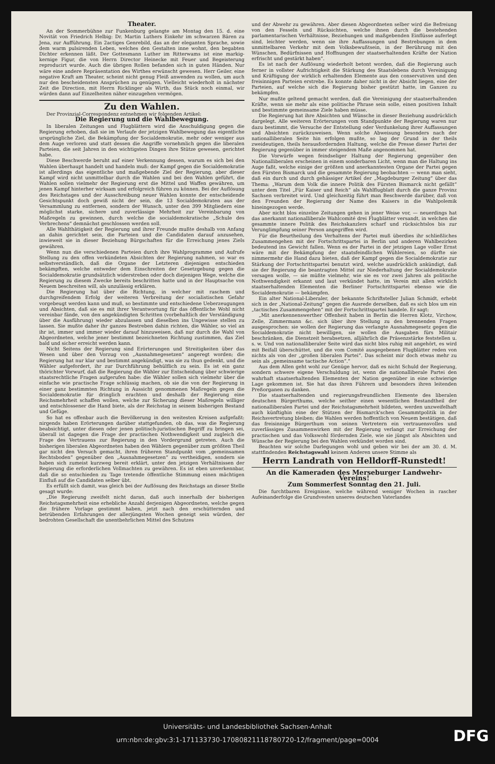Theater.
An der Sommerbühne zur Funkenburg gelangte am Montag den 15. d. eine Novität von Friedrich Helbig: Dr. Martin Luthers Einkehr im schwarzen Bären zu Jena, zur Aufführung. Ein 2actiges Genrebild, das an der eleganten Sprache, sowie dem warm pulsirenden Leben, welches den Gestalten inne wohnt, den begabten Dichter erkennen läßt. Der Gottesmann Luther im Ritterwams ist eine markig-kernige Figur, die von Herrn Director Heinecke mit Feuer und Begeisterung reproducirt wurde. Auch die übrigen Rollen befanden sich in guten Händen. Nur wäre eine andere Repräsentation des Wirthes erwünscht gewesen. Herr Geiler, eine negative Kraft am Theater, scheint nicht genug Fleiß anwenden zu wollen, um auch nur den bescheidensten Ansprüchen zu genügen. Vielleicht wiederholt in nächster Zeit die Direction, mit Herrn Ricklinger als Wirth, das Stück noch einmal, wir würden dann auf Einzelheiten näher einzugehen vermögen.
Zu den Wahlen.
Der Provinzial-Correspondenz entnehmen wir folgenden Artikel:
Die Regierung und die Wahlbewegung.
In liberalen Zeitungen und Flugblättern wird die Anschuldigung gegen die Regierung erhoben, daß sie im Verlaufe der jetzigen Wahlbewegung das eigentliche ursprüngliche Ziel, die Bekämpfung der Socialdemokratie, mehr oder weniger aus dem Auge verloren und statt dessen die Angriffe vornehmlich gegen die liberalen Parteien, die seit Jahren in den wichtigsten Dingen ihre Stütze gewesen, gerichtet habe.
Diese Beschwerde beruht auf einer Verkennung dessen, warum es sich bei den Wahlen überhaupt handelt und handeln muß: der Kampf gegen die Socialdemokratie ist allerdings das eigentliche und maßgebende Ziel der Regierung, aber dieser Kampf wird nicht unmittelbar durch die Wahlen und bei den Wahlen geführt, die Wahlen sollen vielmehr der Regierung erst die Mittel und Waffen gewähren, um jenen Kampf hinterher wirksam und erfolgreich führen zu können. Bei der Auflösung des Reichstages und der Ausschreibung neuer Wahlen konnte der entscheidende Gesichtspunkt doch gewiß nicht der sein, die 13 Socialdemokraten aus der Versammlung zu entfernen, sondern der Wunsch, unter den 399 Mitgliedern eine möglichst starke, sichere und zuverlässige Mehrheit zur Vereinbarung von Maßregeln zu gewinnen, durch welche die socialdemokratische „Schule des Verbrechens“ demnächst geschlossen werden soll.
Alle Wahlthätigkeit der Regierung und ihrer Freunde mußte deshalb von Anfang an dahin gerichtet sein, die Parteien und die Candidaten darauf anzusehen, inwieweit sie in dieser Beziehung Bürgschaften für die Erreichung jenes Ziels gewähren.
Wenn nun die verschiedenen Parteien durch ihre Wahlprogramme und Aufrufe Stellung zu den offen verkündeten Absichten der Regierung nahmen, so war es selbstverständlich, daß die Organe der Letzteren diejenigen entschieden bekämpften, welche entweder dem Einschreiten der Gesetzgebung gegen die Socialdemokratie grundsätzlich widerstreben oder doch diejenigen Wege, welche die Regierung zu diesem Zwecke bereits beschritten hatte und in der Hauptsache von Neuem beschreiten will, als unzulässig erklären.
Die Regierung hat über die Richtung, in welcher mit raschem und durchgreifendem Erfolg der weiteren Verbreitung der socialistischen Gefahr vorgebeugt werden kann und muß, so bestimmte und entschiedene Ueberzeugungen und Absichten, daß sie es mit ihrer Verantwortung für das öffentliche Wohl nicht vereinbar fände, von den angekündigten Schritten (vorbehaltlich der Verständigung über die Ausführung) wieder abzulassen und dieselben ins Ungewisse stellen zu lassen. Sie mußte daher ihr ganzes Bestreben dahin richten, die Wähler, so viel an ihr ist, immer und immer wieder darauf hinzuweisen, daß nur durch die Wahl von Abgeordneten, welche jener bestimmt bezeichneten Richtung zustimmen, das Ziel bald und sicher erreicht werden kann.
Nicht Seitens der Regierung sind Erörterungen und Streitigkeiten über das Wesen und über den Vorzug von „Ausnahmegesetzen“ angeregt worden; die Regierung hat nur klar und bestimmt angekündigt, was sie zu thun gedenkt, und die Wähler aufgefordert, ihr zur Durchführung behülflich zu sein. Es ist ein ganz thörichter Vorwurf, daß die Regierung die Wähler zur Entscheidung über schwierige staatsrechtliche Fragen aufgerufen habe: die Wähler sollen sich vielmehr über die einfache wie practische Frage schlüssig machen, ob sie die von der Regierung in einer ganz bestimmten Richtung in Aussicht genommenen Maßregeln gegen die Socialdemokratie für dringlich erachten und deshalb der Regierung eine Reichsmehrheit schaffen wollen, welche zur Sicherung dieser Maßregeln williger und entschlossener die Hand biete, als der Reichstag in seinem bisherigen Bestand und Gefüge.
So hat es offenbar auch die Bevölkerung in den weitesten Kreisen aufgefaßt: nirgends haben Erörterungen darüber stattgefunden, ob das, was die Regierung beabsichtigt, unter diesen oder jenen politisch-juristischen Begriff zu bringen sei, überall ist dagegen die Frage der practischen Nothwendigkeit und zugleich die Frage des Vertrauens zur Regierung in den Vordergrund getreten. Auch die bisherigen liberalen Abgeordneten haben den Wählern gegenüber zum größten Theil gar nicht den Versuch gemacht, ihren früheren Standpunkt vom „gemeinsamen Rechtsboden“ gegenüber den „Ausnahmegesetzen“ zu vertheidigen, sondern sie haben sich zumeist kurzweg bereit erklärt, unter den jetzigen Verhältnissen der Regierung die erforderlichen Vollmachten zu gewähren. Es ist eben unverkennbar, daß die so entschieden zu Tage tretende öffentliche Stimmung einen mächtigen Einfluß auf die Candidaten selber übt.
Es erfüllt sich damit, was gleich bei der Auflösung des Reichstags an dieser Stelle gesagt wurde:
„Die Regierung zweifelt nicht daran, daß auch innerhalb der bisherigen Reichstagsmehrheit eine erhebliche Anzahl derjenigen Abgeordneten, welche gegen die frühere Vorlage gestimmt haben, jetzt nach den erschütternden und betrübenden Erfahrungen der allerjüngsten Wochen geneigt sein würden, der bedrohten Gesellschaft die unentbehrlichen Mittel des Schutzes
und der Abwehr zu gewähren. Aber diesen Abgeordneten selber wird die Befreiung von den Fesseln und Rücksichten, welche ihnen durch die bestehenden parlamentarischen Verhältnisse, Beziehungen und maßgebenden Einflüsse auferlegt sind, leichter werden, wenn sie ihre Auffassungen und Bestrebungen in dem unmittelbaren Verkehr mit dem Volksbewußtsein, in der Berührung mit den Wünschen, Bedürfnissen und Hoffnungen der staatserhaltenden Kräfte der Nation erfrischt und gestärkt haben“.
Es ist nach der Auflösung wiederholt betont worden, daß die Regierung auch ferner in vollster Aufrichtigkeit die Stärkung des Staatslebens durch Vereinigung und Kräftigung der wirklich erhaltenden Elemente aus den conservativen und den freisinnigen Parteien erstrebe. Es konnte daher nicht in der Absicht liegen, eine der Parteien, auf welche sich die Regierung bisher gestützt hatte, im Ganzen zu bekämpfen.
Nur mußte geltend gemacht werden, daß die Vereinigung der staatserhaltenden Kräfte, wenn sie mehr als eine politische Phrase sein solle, einen positiven Inhalt und bestimmte gemeinsame Ziele haben müsse.
Die Regierung hat ihre Absichten und Wünsche in dieser Beziehung ausdrücklich dargelegt. Alle weiteren Erörterungen vom Standpunkte der Regierung waren nur dazu bestimmt, die Versuche der Entstellung oder Verdunkelung ihrer Auffassungen und Absichten zurückzuweisen. Wenn solche Abweisung besonders nach der nationalliberalen Seite hin erfolgen mußte, so lag der Grund in der theils zweideutigen, theils herausfordernden Haltung, welche die Presse dieser Partei der Regierung gegenüber in immer steigendem Maße angenommen hat.
Die Vorwürfe wegen feindseliger Haltung der Regierung gegenüber den Nationalliberalen erscheinen in einem sonderbaren Licht, wenn man die Haltung ins Auge faßt, welche einige der größten und anerkanntesten Organe der Partei gegen den Fürsten Bismarck und die gesammte Regierung beobachten — wenn man sieht, daß ein durch und durch gehässiger Artikel der „Magdeburger Zeitung“ über das Thema: „Warum dem Volk die innere Politik des Fürsten Bismarck nicht gefällt“ unter dem Titel „Für Kaiser und Reich“ als Wahlflugblatt durch die ganze Provinz Sachsen verbreitet wird. Und gleichzeitig führt man Beschwerde darüber, daß von den Freunden der Regierung der Name des Kaisers in die Wahlpolemik hineingezogen werde.
Aber nicht blos einzelne Zeitungen gehen in jener Weise vor, — neuerdings hat das anerkannt nationalliberale Wahlcomité drei Flugblätter versandt, in welchen die gesammte innere Politik des Reichskanzlers scharf und rücksichtslos bis zur Verunglimpfung seiner Person angegriffen wird.
Für die Beurtheilung des Verhaltens der Partei muß überdies ihr schließliches Zusammengehen mit der Fortschrittspartei in Berlin und anderen Wahlbezirken bedeutend ins Gewicht fallen. Wenn es der Partei in der jetzigen Lage voller Ernst wäre mit der Bekämpfung der staatsfeindlichen Wühlereien, so dürfte sie nimmermehr die Hand dazu bieten, daß der Kampf gegen die Socialdemokratie zur Stärkung der Fortschrittspartei benutzt wird, welche ausdrücklich ankündigt, daß sie der Regierung die beantragten Mittel zur Niederhaltung der Socialdemokratie versagen wolle, — sie müßte vielmehr, wie sie es vor zwei Jahren als politische Nothwendigkeit erkannt und laut verkündet hatte, im Verein mit allen wirklich staatserhaltenden Elementen die Berliner Fortschrittspartei ebenso wie die Socialdemokratie — bekämpfen.
Ein alter National-Liberaler, der bekannte Schriftsteller Julian Schmidt, erhebt sich in der „National-Zeitung“ gegen die Ausrede derselben, daß es sich blos um ein „tactisches Zusammengehen“ mit der Fortschrittspartei handele. Er sagt:
„Mit anerkennenswerther Offenheit haben in Berlin die Herren Klotz, Virchow, Zelle, Zimmermann &c. sich über ihre Stellung zu den brennenden Fragen ausgesprochen: sie wollen der Regierung das verlangte Ausnahmegesetz gegen die Socialdemokratie nicht bewilligen, sie wollen die Ausgaben fürs Militair beschränken, die Dienstzeit herabsetzen, alljährlich die Präsenzstärke feststellen u. s. w. Und von nationalliberaler Seite wird das nicht blos ruhig mit angehört, es wird mit Beifall überschüttet, und die vom Comité ausgegebenen Flugblätter reden von nichts als von der „großen liberalen Partei“. Das scheint mir doch etwas mehr zu sein als „gemeinsame tactische Action“.“
Aus dem Allen geht wohl zur Genüge hervor, daß es nicht Schuld der Regierung, sondern schwere eigene Verschuldung ist, wenn die nationalliberale Partei den wahrhaft staatserhaltenden Elementen der Nation gegenüber in eine schwierige Lage gekommen ist. Sie hat das ihren Führern und besonders ihren leitenden Preßorganen zu danken.
Die staatserhaltenden und regierungsfreundlichen Elemente des liberalen deutschen Bürgerthums, welche seither einen wesentlichen Bestandtheil der nationalliberalen Partei und der Reichstagsmehrheit bildeten, werden unzweifelhaft auch künftighin eine der Stützen der Bismarck'schen Gesammtpolitik in der Reichsvertretung bleiben; die Wahlen werden hoffentlich von Neuem bestätigen, daß das freisinnige Bürgerthum von seinen Vertretern ein vertrauensvolles und zuverlässiges Zusammenwirken mit der Regierung verlangt zur Erreichung der practischen und das Volkswohl fördernden Ziele, wie sie jüngst als Absichten und Wünsche der Regierung bei den Wahlen verkündet worden sind.
Beachten wir solche Darlegungen wohl und geben wir bei der am 30. d. M. stattfindenden Reichstagswahl keinem Anderen unsere Stimme als
Herrn Landrath von Helldorff-Runstedt!
An die Kameraden des Merseburger Landwehr-Vereins!
Zum Sommerfest Sonntag den 21. Juli.
Die furchtbaren Ereignisse, welche während weniger Wochen in rascher Aufeinanderfolge die Grundvesten unseres deutschen Vaterlandes
Universitäts- und Landesbibliothek Sachsen-Anhalt
urn:nbn:de:gbv:3:1-171133730-17080821118780720-12/fragment/page=0004
DFG